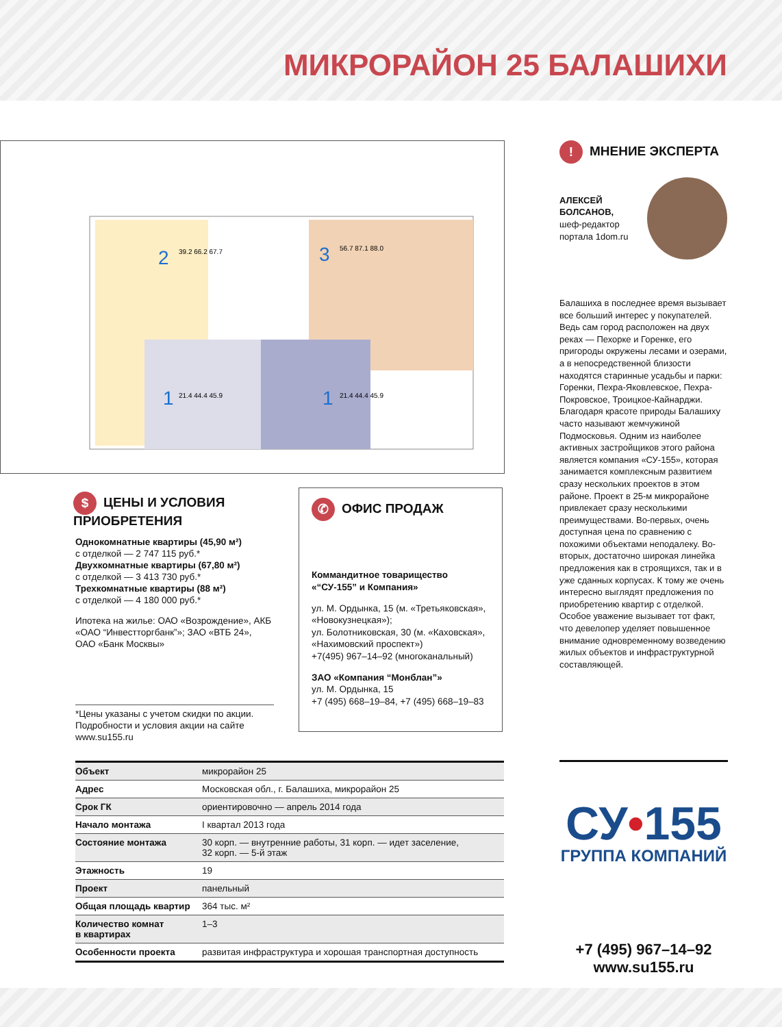МИКРОРАЙОН 25 БАЛАШИХИ
2
3
1
1
39.2 66.2 67.7
56.7 87.1 88.0
21.4 44.4 45.9
21.4 44.4 45.9
! МНЕНИЕ ЭКСПЕРТА
АЛЕКСЕЙ БОЛСАНОВ,
шеф-редактор портала 1dom.ru
Балашиха в последнее время вызывает все больший интерес у покупателей. Ведь сам город расположен на двух реках — Пехорке и Горенке, его пригороды окружены лесами и озерами, а в непосредственной близости находятся старинные усадьбы и парки: Горенки, Пехра-Яковлевское, Пехра-Покровское, Троицкое-Кайнарджи. Благодаря красоте природы Балашиху часто называют жемчужиной Подмосковья. Одним из наиболее активных застройщиков этого района является компания «СУ-155», которая занимается комплексным развитием сразу нескольких проектов в этом районе. Проект в 25-м микрорайоне привлекает сразу несколькими преимуществами. Во-первых, очень доступная цена по сравнению с похожими объектами неподалеку. Во-вторых, достаточно широкая линейка предложения как в строящихся, так и в уже сданных корпусах. К тому же очень интересно выглядят предложения по приобретению квартир с отделкой. Особое уважение вызывает тот факт, что девелопер уделяет повышенное внимание одновременному возведению жилых объектов и инфраструктурной составляющей.
$ ЦЕНЫ И УСЛОВИЯ
ПРИОБРЕТЕНИЯ
Однокомнатные квартиры (45,90 м²)
с отделкой — 2 747 115 руб.*
Двухкомнатные квартиры (67,80 м²)
с отделкой — 3 413 730 руб.*
Трехкомнатные квартиры (88 м²)
с отделкой — 4 180 000 руб.*
Ипотека на жилье: ОАО «Возрождение», АКБ «ОАО “Инвестторгбанк”»; ЗАО «ВТБ 24», ОАО «Банк Москвы»
*Цены указаны с учетом скидки по акции. Подробности и условия акции на сайте www.su155.ru
✆ ОФИС ПРОДАЖ
Коммандитное товарищество «“СУ-155” и Компания»
ул. М. Ордынка, 15 (м. «Третьяковская», «Новокузнецкая»);
ул. Болотниковская, 30 (м. «Каховская», «Нахимовский проспект»)
+7(495) 967–14–92 (многоканальный)
ЗАО «Компания “Монблан”»
ул. М. Ордынка, 15
+7 (495) 668–19–84, +7 (495) 668–19–83
| Объект | микрорайон 25 |
| Адрес | Московская обл., г. Балашиха, микрорайон 25 |
| Срок ГК | ориентировочно — апрель 2014 года |
| Начало монтажа | I квартал 2013 года |
| Состояние монтажа | 30 корп. — внутренние работы, 31 корп. — идет заселение, 32 корп. — 5-й этаж |
| Этажность | 19 |
| Проект | панельный |
| Общая площадь квартир | 364 тыс. м² |
| Количество комнат в квартирах | 1–3 |
| Особенности проекта | развитая инфраструктура и хорошая транспортная доступность |
СУ•155
ГРУППА КОМПАНИЙ
+7 (495) 967–14–92
www.su155.ru